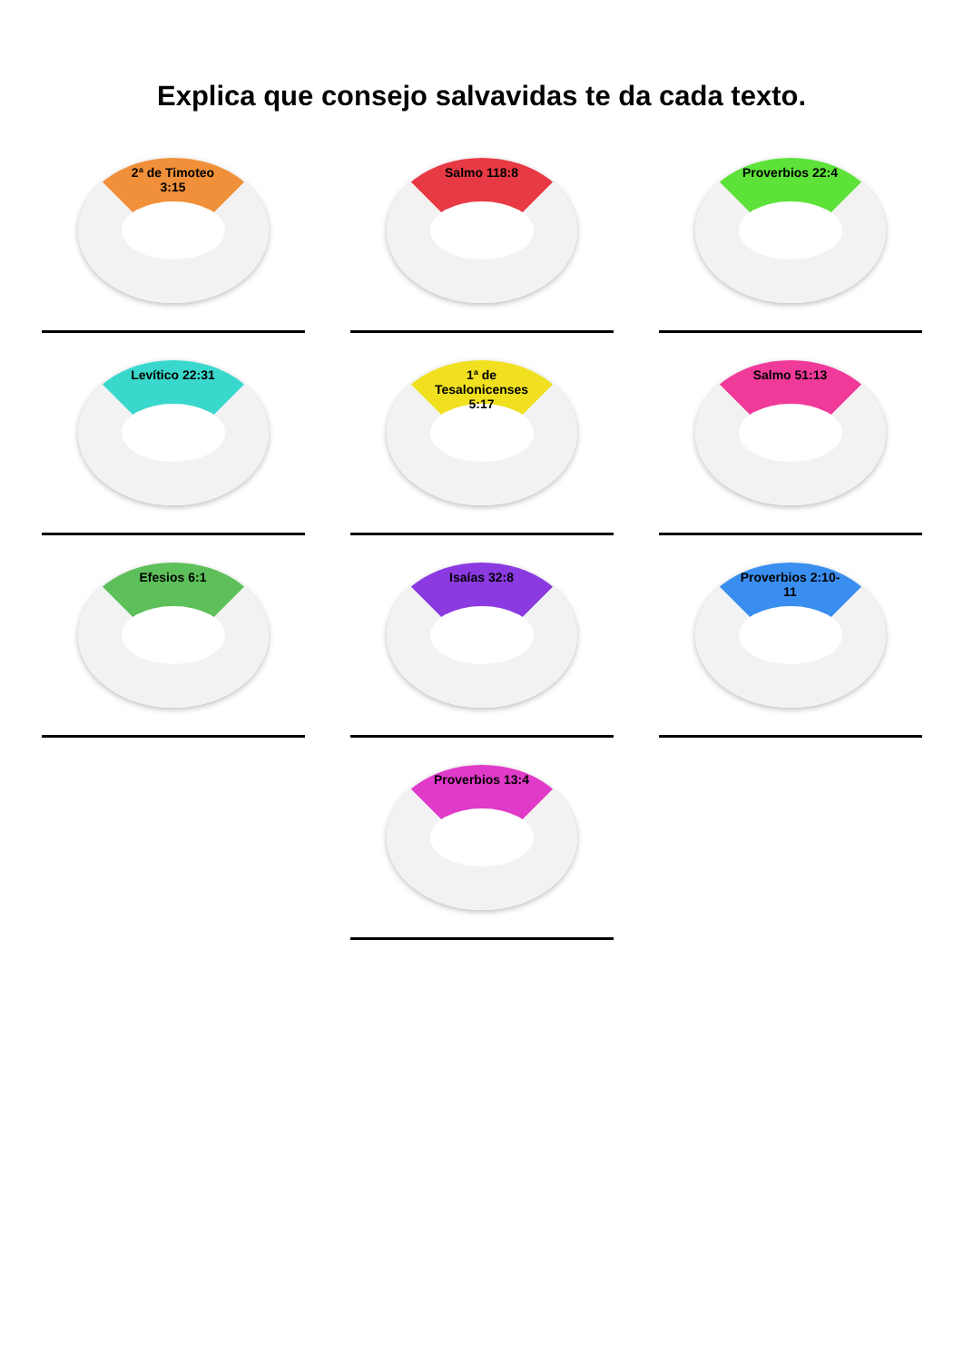Explica que consejo salvavidas te da cada texto.
2ª de Timoteo 3:15
Salmo 118:8
Proverbios 22:4
Levítico 22:31
1ª de Tesalonicenses 5:17
Salmo 51:13
Efesios 6:1
Isaías 32:8
Proverbios 2:10-11
Proverbios 13:4